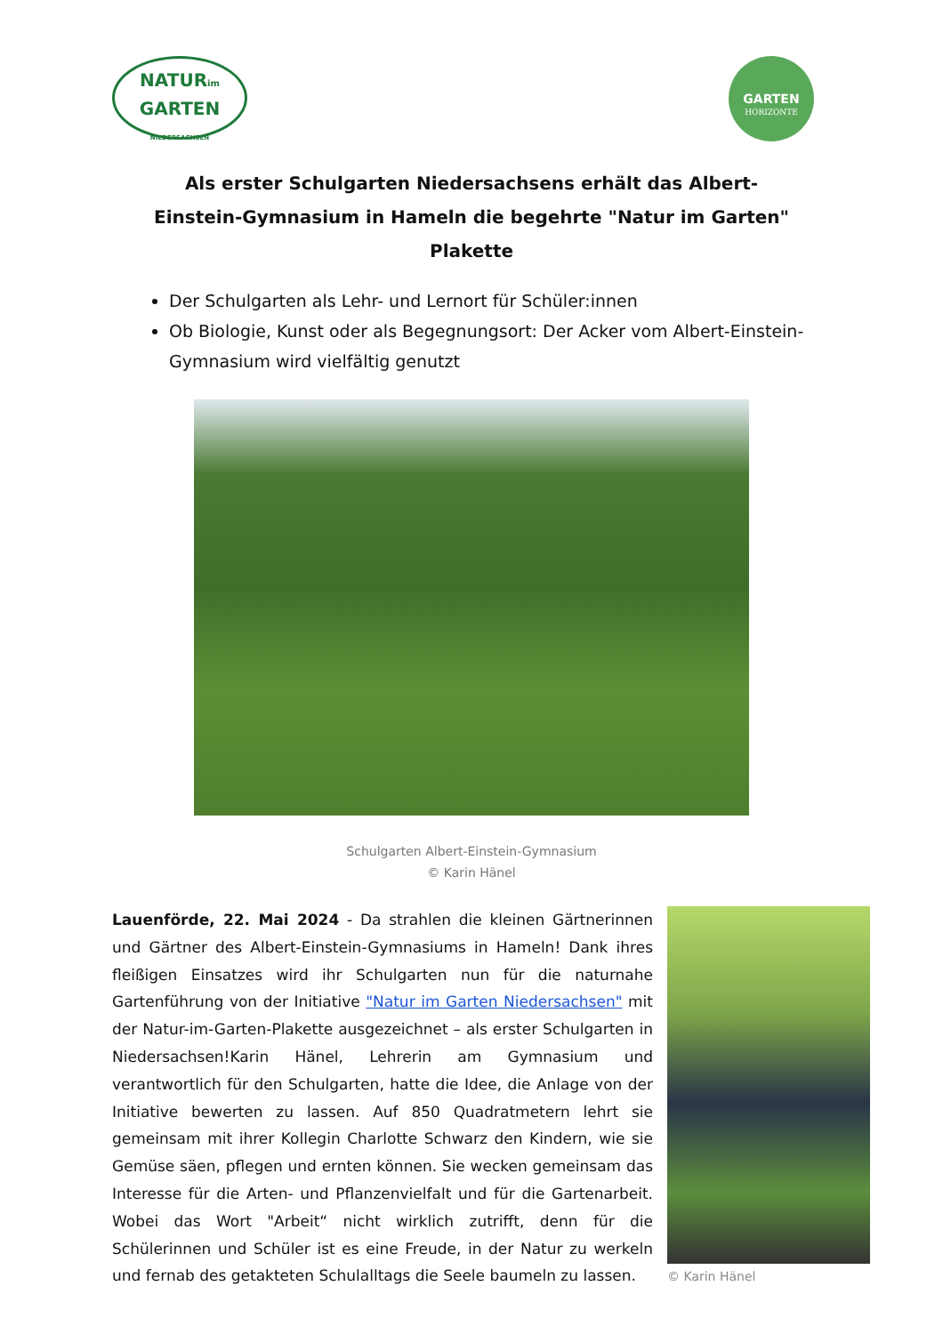NATURim
GARTEN
NIEDERSACHSEN
GARTEN
HORIZONTE
Als erster Schulgarten Niedersachsens erhält das Albert-Einstein-Gymnasium in Hameln die begehrte "Natur im Garten" Plakette
Der Schulgarten als Lehr- und Lernort für Schüler:innen
Ob Biologie, Kunst oder als Begegnungsort: Der Acker vom Albert-Einstein-Gymnasium wird vielfältig genutzt
Schulgarten Albert-Einstein-Gymnasium
© Karin Hänel
Lauenförde, 22. Mai 2024 - Da strahlen die kleinen Gärtnerinnen und Gärtner des Albert-Einstein-Gymnasiums in Hameln! Dank ihres fleißigen Einsatzes wird ihr Schulgarten nun für die naturnahe Gartenführung von der Initiative "Natur im Garten Niedersachsen" mit der Natur-im-Garten-Plakette ausgezeichnet – als erster Schulgarten in Niedersachsen!Karin Hänel, Lehrerin am Gymnasium und verantwortlich für den Schulgarten, hatte die Idee, die Anlage von der Initiative bewerten zu lassen. Auf 850 Quadratmetern lehrt sie gemeinsam mit ihrer Kollegin Charlotte Schwarz den Kindern, wie sie Gemüse säen, pflegen und ernten können. Sie wecken gemeinsam das Interesse für die Arten- und Pflanzenvielfalt und für die Gartenarbeit. Wobei das Wort "Arbeit“ nicht wirklich zutrifft, denn für die Schülerinnen und Schüler ist es eine Freude, in der Natur zu werkeln und fernab des getakteten Schulalltags die Seele baumeln zu lassen.
© Karin Hänel